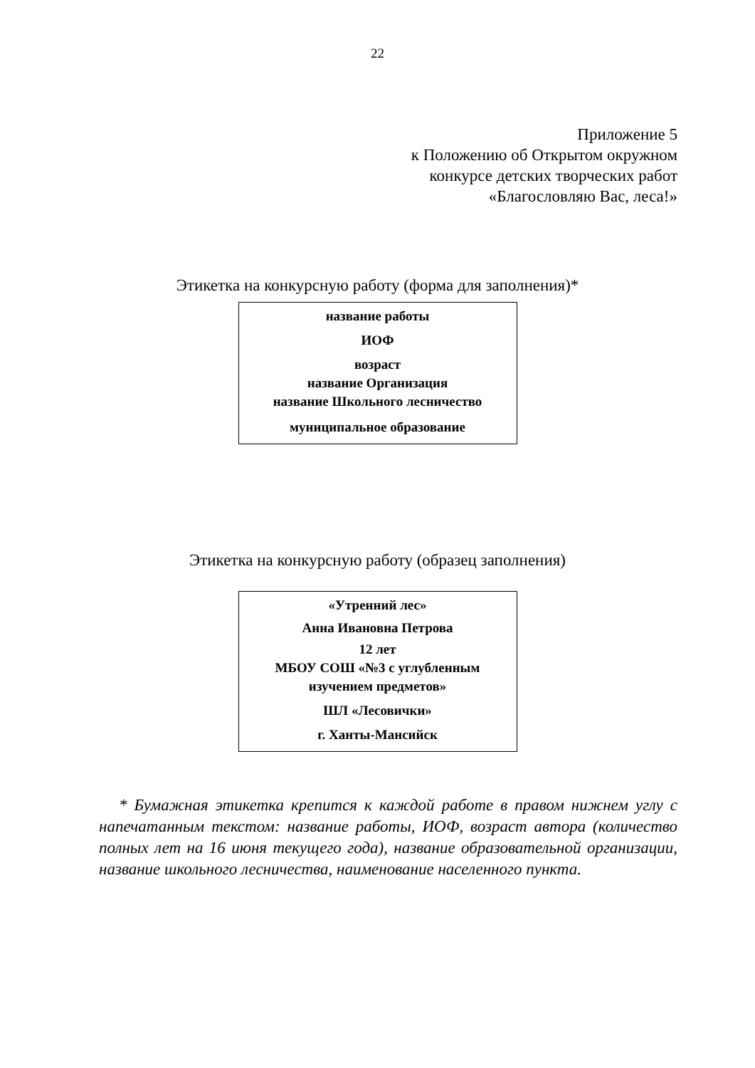22
Приложение 5
к Положению об Открытом окружном
конкурсе детских творческих работ
«Благословляю Вас, леса!»
Этикетка на конкурсную работу (форма для заполнения)*
название работы
ИОФ
возраст
название Организация
название Школьного лесничество
муниципальное образование
Этикетка на конкурсную работу (образец заполнения)
«Утренний лес»
Анна Ивановна Петрова
12 лет
МБОУ СОШ «№3 с углубленным
изучением предметов»
ШЛ «Лесовички»
г. Ханты-Мансийск
* Бумажная этикетка крепится к каждой работе в правом нижнем углу с напечатанным текстом: название работы, ИОФ, возраст автора (количество полных лет на 16 июня текущего года), название образовательной организации, название школьного лесничества, наименование населенного пункта.